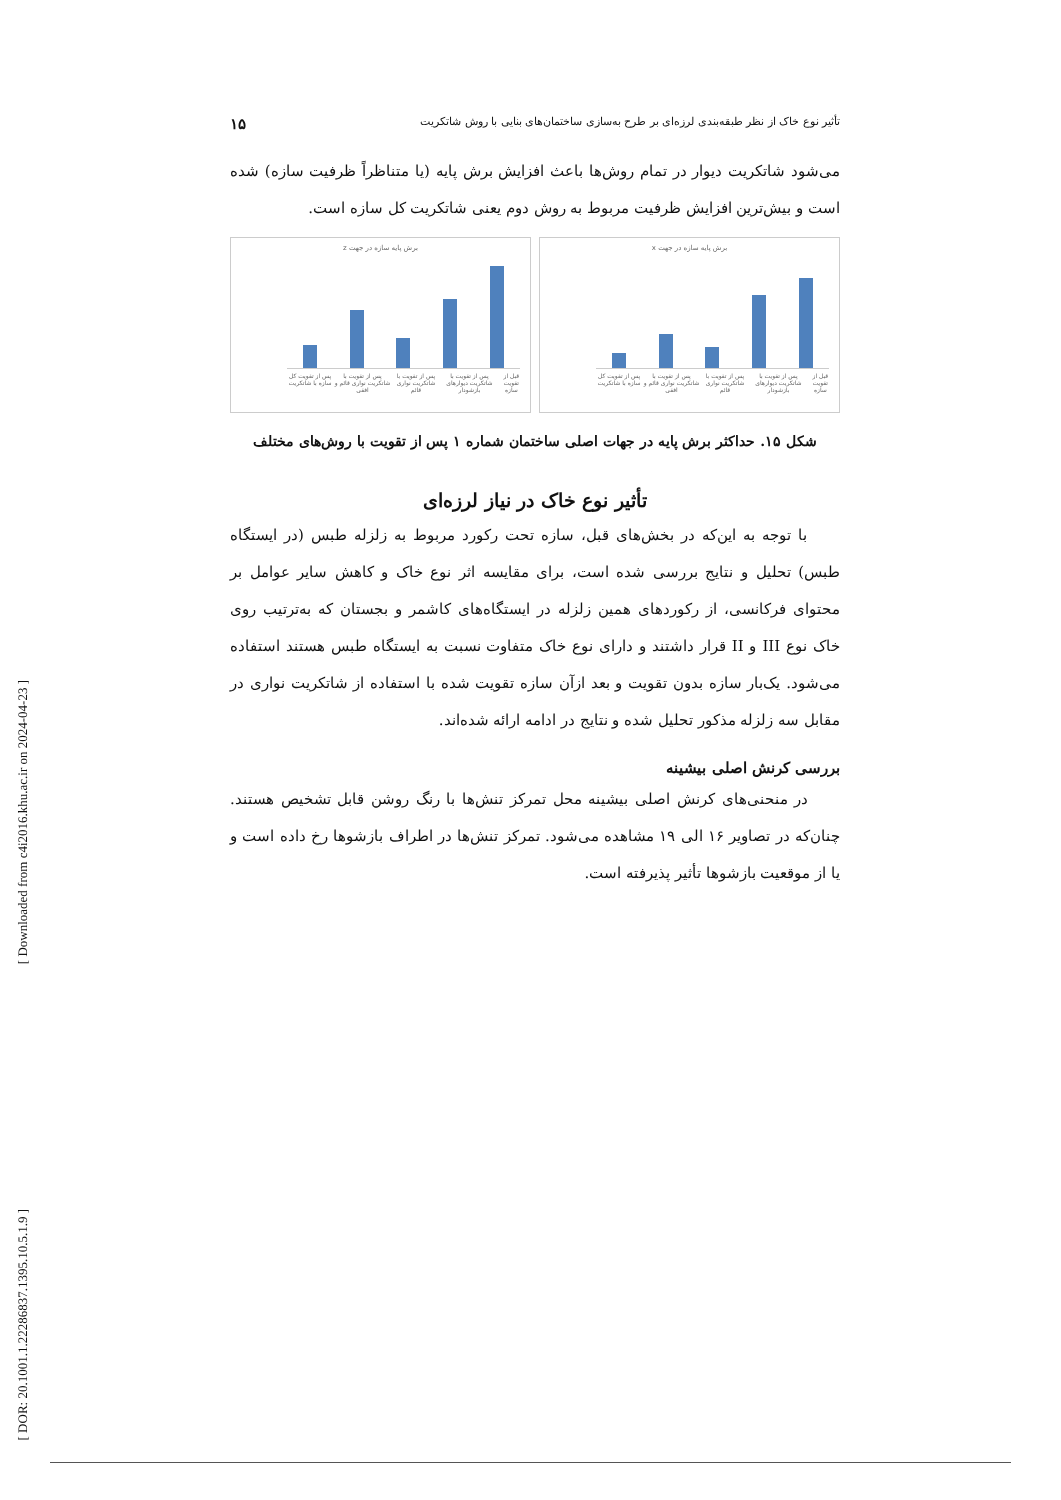[ Downloaded from c4i2016.khu.ac.ir on 2024-04-23 ]
[ DOR: 20.1001.1.22286837.1395.10.5.1.9 ]
تأثیر نوع خاک از نظر طبقه‌بندی لرزه‌ای بر طرح به‌سازی ساختمان‌های بنایی با روش شاتکریت ۱۵
می‌شود شاتکریت دیوار در تمام روش‌ها باعث افزایش برش پایه (یا متناظراً ظرفیت سازه) شده است و بیش‌ترین افزایش ظرفیت مربوط به روش دوم یعنی شاتکریت کل سازه است.
برش پایه سازه در جهت z
قبل از تقویت سازه پس از تقویت با شاتکریت دیوارهای بازشودار پس از تقویت با شاتکریت نواری قائم پس از تقویت با شاتکریت نواری قائم و افقی پس از تقویت کل سازه با شاتکریت
برش پایه سازه در جهت x
قبل از تقویت سازه پس از تقویت با شاتکریت دیوارهای بازشودار پس از تقویت با شاتکریت نواری قائم پس از تقویت با شاتکریت نواری قائم و افقی پس از تقویت کل سازه با شاتکریت
شکل ۱۵. حداکثر برش پایه در جهات اصلی ساختمان شماره ۱ پس از تقویت با روش‌های مختلف
تأثیر نوع خاک در نیاز لرزه‌ای
با توجه به این‌که در بخش‌های قبل، سازه تحت رکورد مربوط به زلزله طبس (در ایستگاه طبس) تحلیل و نتایج بررسی شده است، برای مقایسه اثر نوع خاک و کاهش سایر عوامل بر محتوای فرکانسی، از رکوردهای همین زلزله در ایستگاه‌های کاشمر و بجستان که به‌ترتیب روی خاک نوع III و II قرار داشتند و دارای نوع خاک متفاوت نسبت به ایستگاه طبس هستند استفاده می‌شود. یک‌بار سازه بدون تقویت و بعد ازآن سازه تقویت شده با استفاده از شاتکریت نواری در مقابل سه زلزله مذکور تحلیل شده و نتایج در ادامه ارائه شده‌اند.
بررسی کرنش اصلی بیشینه
در منحنی‌های کرنش اصلی بیشینه محل تمرکز تنش‌ها با رنگ روشن قابل تشخیص هستند. چنان‌که در تصاویر ۱۶ الی ۱۹ مشاهده می‌شود. تمرکز تنش‌ها در اطراف بازشوها رخ داده است و یا از موقعیت بازشوها تأثیر پذیرفته است.